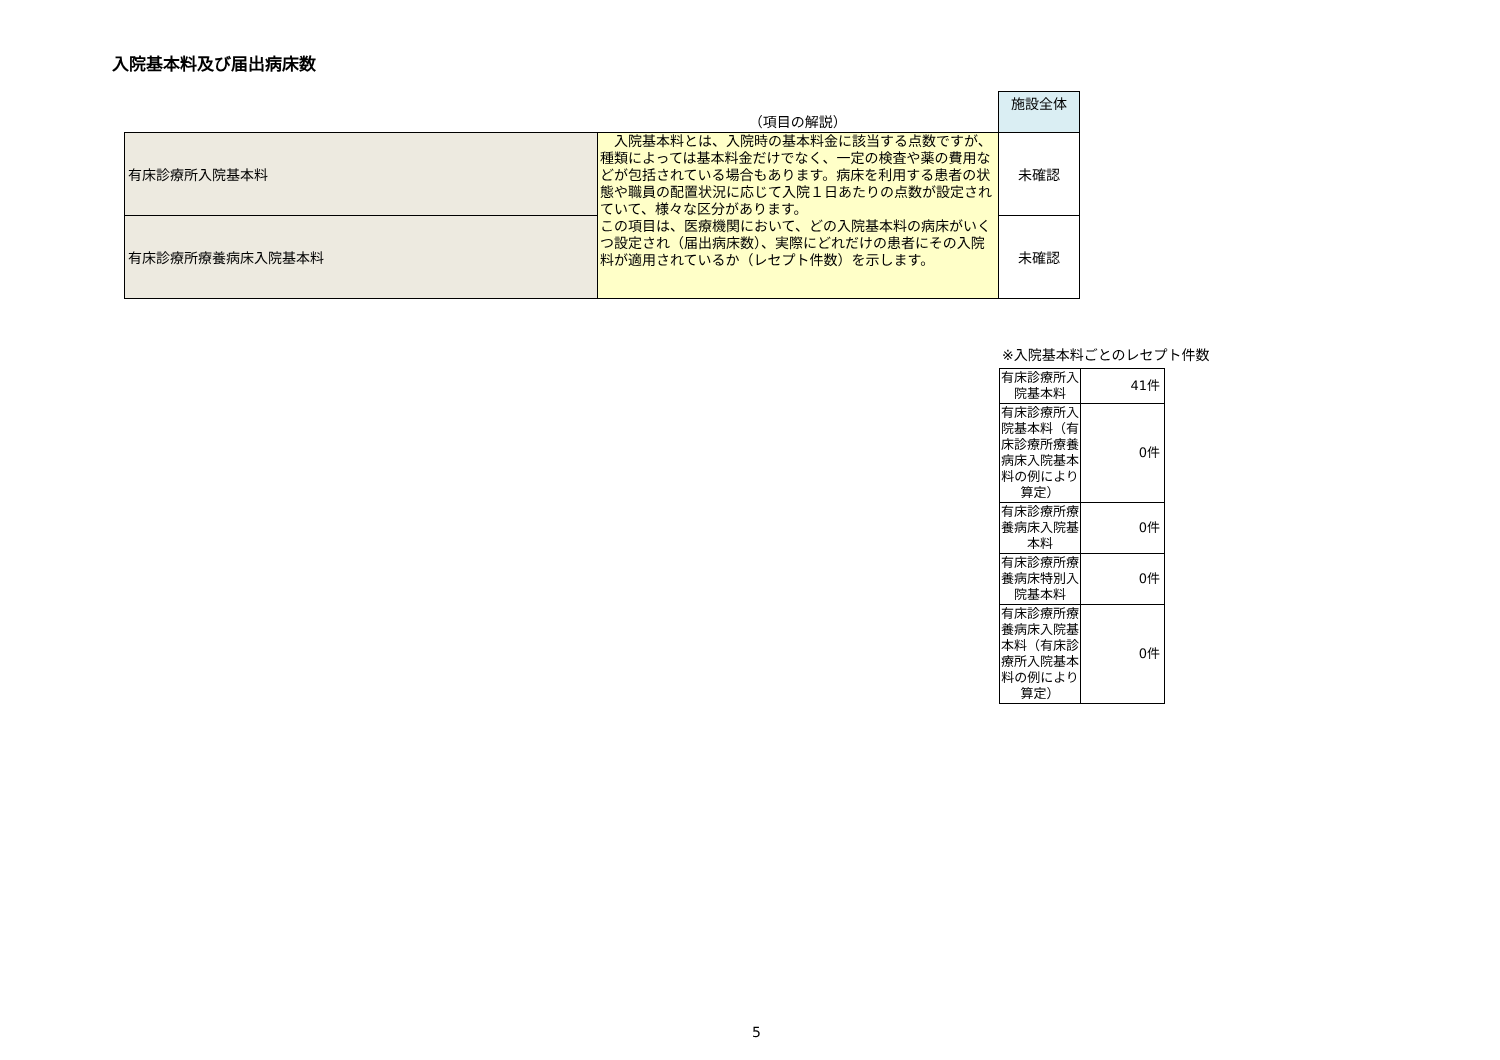入院基本料及び届出病床数
| | （項目の解説） | 施設全体 |
| 有床診療所入院基本料 | 入院基本料とは、入院時の基本料金に該当する点数ですが、種類によっては基本料金だけでなく、一定の検査や薬の費用などが包括されている場合もあります。病床を利用する患者の状態や職員の配置状況に応じて入院１日あたりの点数が設定されていて、様々な区分があります。 この項目は、医療機関において、どの入院基本料の病床がいくつ設定され（届出病床数）、実際にどれだけの患者にその入院料が適用されているか（レセプト件数）を示します。 | 未確認 |
| 有床診療所療養病床入院基本料 | | 未確認 |
※入院基本料ごとのレセプト件数
| 有床診療所入院基本料 | 41件 |
| 有床診療所入院基本料（有床診療所療養病床入院基本料の例により算定） | 0件 |
| 有床診療所療養病床入院基本料 | 0件 |
| 有床診療所療養病床特別入院基本料 | 0件 |
| 有床診療所療養病床入院基本料（有床診療所入院基本料の例により算定） | 0件 |
5